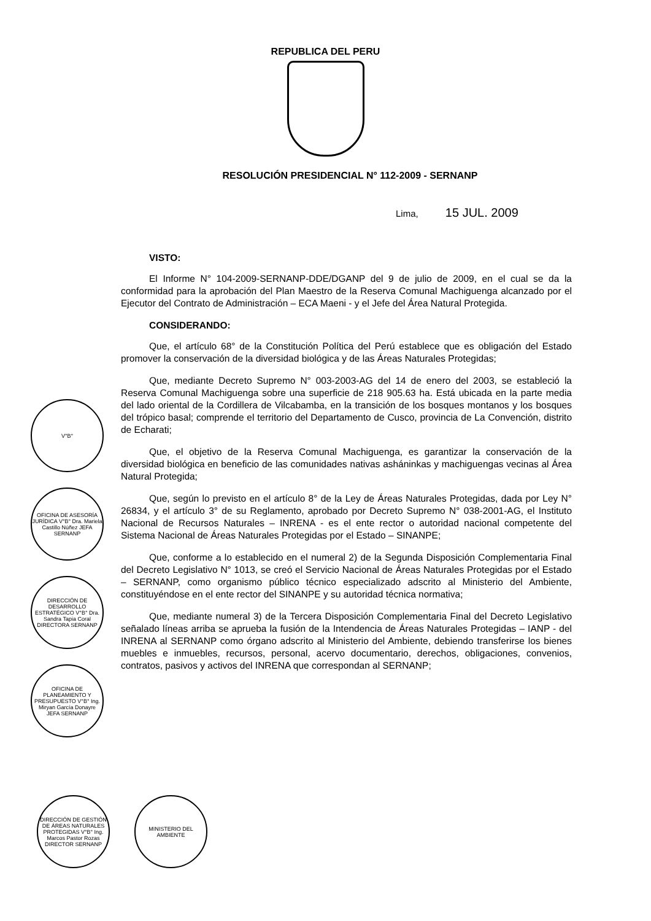REPUBLICA DEL PERU
RESOLUCIÓN PRESIDENCIAL N° 112-2009 - SERNANP
Lima, 15 JUL. 2009
VISTO:
El Informe N° 104-2009-SERNANP-DDE/DGANP del 9 de julio de 2009, en el cual se da la conformidad para la aprobación del Plan Maestro de la Reserva Comunal Machiguenga alcanzado por el Ejecutor del Contrato de Administración – ECA Maeni - y el Jefe del Área Natural Protegida.
CONSIDERANDO:
Que, el artículo 68° de la Constitución Política del Perú establece que es obligación del Estado promover la conservación de la diversidad biológica y de las Áreas Naturales Protegidas;
Que, mediante Decreto Supremo N° 003-2003-AG del 14 de enero del 2003, se estableció la Reserva Comunal Machiguenga sobre una superficie de 218 905.63 ha. Está ubicada en la parte media del lado oriental de la Cordillera de Vilcabamba, en la transición de los bosques montanos y los bosques del trópico basal; comprende el territorio del Departamento de Cusco, provincia de La Convención, distrito de Echarati;
Que, el objetivo de la Reserva Comunal Machiguenga, es garantizar la conservación de la diversidad biológica en beneficio de las comunidades nativas asháninkas y machiguengas vecinas al Área Natural Protegida;
Que, según lo previsto en el artículo 8° de la Ley de Áreas Naturales Protegidas, dada por Ley N° 26834, y el artículo 3° de su Reglamento, aprobado por Decreto Supremo N° 038-2001-AG, el Instituto Nacional de Recursos Naturales – INRENA - es el ente rector o autoridad nacional competente del Sistema Nacional de Áreas Naturales Protegidas por el Estado – SINANPE;
Que, conforme a lo establecido en el numeral 2) de la Segunda Disposición Complementaria Final del Decreto Legislativo N° 1013, se creó el Servicio Nacional de Áreas Naturales Protegidas por el Estado – SERNANP, como organismo público técnico especializado adscrito al Ministerio del Ambiente, constituyéndose en el ente rector del SINANPE y su autoridad técnica normativa;
Que, mediante numeral 3) de la Tercera Disposición Complementaria Final del Decreto Legislativo señalado líneas arriba se aprueba la fusión de la Intendencia de Áreas Naturales Protegidas – IANP - del INRENA al SERNANP como órgano adscrito al Ministerio del Ambiente, debiendo transferirse los bienes muebles e inmuebles, recursos, personal, acervo documentario, derechos, obligaciones, convenios, contratos, pasivos y activos del INRENA que correspondan al SERNANP;
V°B°
OFICINA DE ASESORÍA JURÍDICA V°B° Dra. Mariela Castillo Núñez JEFA SERNANP
DIRECCIÓN DE DESARROLLO ESTRATÉGICO V°B° Dra. Sandra Tapia Coral DIRECTORA SERNANP
OFICINA DE PLANEAMIENTO Y PRESUPUESTO V°B° Ing. Miryan García Donayre JEFA SERNANP
DIRECCIÓN DE GESTIÓN DE ÁREAS NATURALES PROTEGIDAS V°B° Ing. Marcos Pastor Rozas DIRECTOR SERNANP
MINISTERIO DEL AMBIENTE